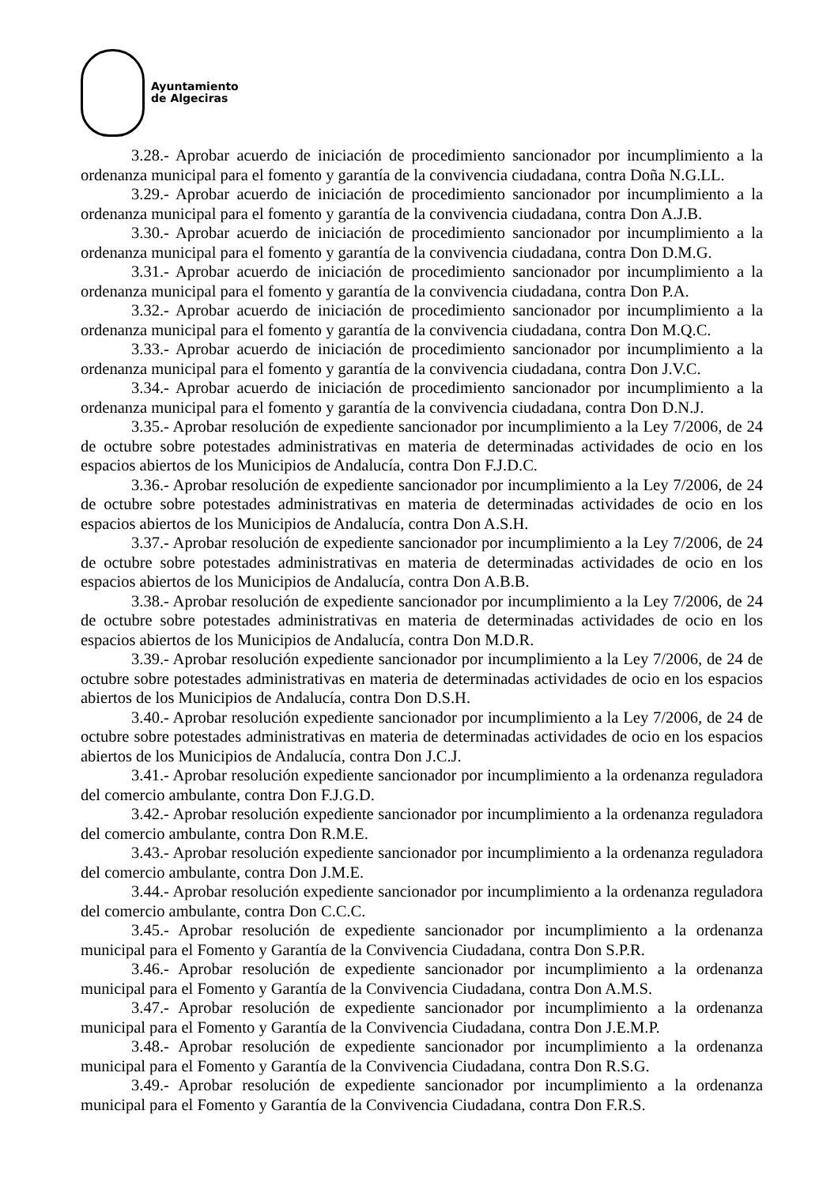Ayuntamiento
de Algeciras
3.28.- Aprobar acuerdo de iniciación de procedimiento sancionador por incumplimiento a la ordenanza municipal para el fomento y garantía de la convivencia ciudadana, contra Doña N.G.LL.
3.29.- Aprobar acuerdo de iniciación de procedimiento sancionador por incumplimiento a la ordenanza municipal para el fomento y garantía de la convivencia ciudadana, contra Don A.J.B.
3.30.- Aprobar acuerdo de iniciación de procedimiento sancionador por incumplimiento a la ordenanza municipal para el fomento y garantía de la convivencia ciudadana, contra Don D.M.G.
3.31.- Aprobar acuerdo de iniciación de procedimiento sancionador por incumplimiento a la ordenanza municipal para el fomento y garantía de la convivencia ciudadana, contra Don P.A.
3.32.- Aprobar acuerdo de iniciación de procedimiento sancionador por incumplimiento a la ordenanza municipal para el fomento y garantía de la convivencia ciudadana, contra Don M.Q.C.
3.33.- Aprobar acuerdo de iniciación de procedimiento sancionador por incumplimiento a la ordenanza municipal para el fomento y garantía de la convivencia ciudadana, contra Don J.V.C.
3.34.- Aprobar acuerdo de iniciación de procedimiento sancionador por incumplimiento a la ordenanza municipal para el fomento y garantía de la convivencia ciudadana, contra Don D.N.J.
3.35.- Aprobar resolución de expediente sancionador por incumplimiento a la Ley 7/2006, de 24 de octubre sobre potestades administrativas en materia de determinadas actividades de ocio en los espacios abiertos de los Municipios de Andalucía, contra Don F.J.D.C.
3.36.- Aprobar resolución de expediente sancionador por incumplimiento a la Ley 7/2006, de 24 de octubre sobre potestades administrativas en materia de determinadas actividades de ocio en los espacios abiertos de los Municipios de Andalucía, contra Don A.S.H.
3.37.- Aprobar resolución de expediente sancionador por incumplimiento a la Ley 7/2006, de 24 de octubre sobre potestades administrativas en materia de determinadas actividades de ocio en los espacios abiertos de los Municipios de Andalucía, contra Don A.B.B.
3.38.- Aprobar resolución de expediente sancionador por incumplimiento a la Ley 7/2006, de 24 de octubre sobre potestades administrativas en materia de determinadas actividades de ocio en los espacios abiertos de los Municipios de Andalucía, contra Don M.D.R.
3.39.- Aprobar resolución expediente sancionador por incumplimiento a la Ley 7/2006, de 24 de octubre sobre potestades administrativas en materia de determinadas actividades de ocio en los espacios abiertos de los Municipios de Andalucía, contra Don D.S.H.
3.40.- Aprobar resolución expediente sancionador por incumplimiento a la Ley 7/2006, de 24 de octubre sobre potestades administrativas en materia de determinadas actividades de ocio en los espacios abiertos de los Municipios de Andalucía, contra Don J.C.J.
3.41.- Aprobar resolución expediente sancionador por incumplimiento a la ordenanza reguladora del comercio ambulante, contra Don F.J.G.D.
3.42.- Aprobar resolución expediente sancionador por incumplimiento a la ordenanza reguladora del comercio ambulante, contra Don R.M.E.
3.43.- Aprobar resolución expediente sancionador por incumplimiento a la ordenanza reguladora del comercio ambulante, contra Don J.M.E.
3.44.- Aprobar resolución expediente sancionador por incumplimiento a la ordenanza reguladora del comercio ambulante, contra Don C.C.C.
3.45.- Aprobar resolución de expediente sancionador por incumplimiento a la ordenanza municipal para el Fomento y Garantía de la Convivencia Ciudadana, contra Don S.P.R.
3.46.- Aprobar resolución de expediente sancionador por incumplimiento a la ordenanza municipal para el Fomento y Garantía de la Convivencia Ciudadana, contra Don A.M.S.
3.47.- Aprobar resolución de expediente sancionador por incumplimiento a la ordenanza municipal para el Fomento y Garantía de la Convivencia Ciudadana, contra Don J.E.M.P.
3.48.- Aprobar resolución de expediente sancionador por incumplimiento a la ordenanza municipal para el Fomento y Garantía de la Convivencia Ciudadana, contra Don R.S.G.
3.49.- Aprobar resolución de expediente sancionador por incumplimiento a la ordenanza municipal para el Fomento y Garantía de la Convivencia Ciudadana, contra Don F.R.S.